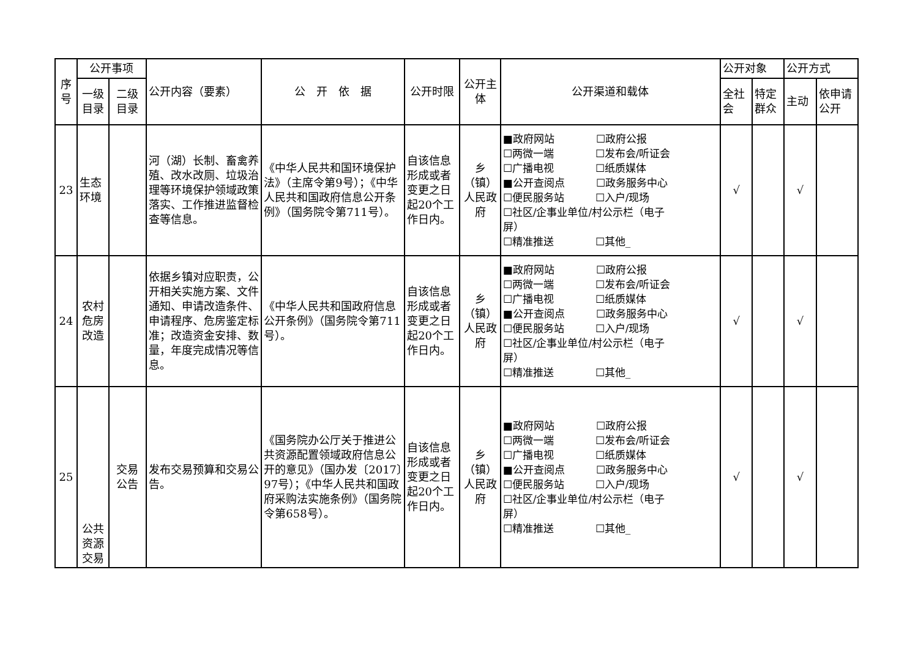| 序号 | 公开事项 | | 公开内容（要素） | 公 开 依 据 | 公开时限 | 公开主体 | 公开渠道和载体 | 公开对象 | | 公开方式 | |
| --- | --- | --- | --- | --- | --- | --- | --- | --- | --- | --- | --- |
| | 一级目录 | 二级目录 | | | | | | 全社会 | 特定群众 | 主动 | 依申请公开 |
| 23 | 生态环境 | | 河（湖）长制、畜禽养殖、改水改厕、垃圾治理等环境保护领域政策落实、工作推进监督检查等信息。 | 《中华人民共和国环境保护法》（主席令第9号）；《中华人民共和国政府信息公开条例》（国务院令第711号）。 | 自该信息形成或者变更之日起20个工作日内。 | 乡（镇）人民政府 | ■政府网站 ☐政府公报 ☐两微一端 ☐发布会/听证会 ☐广播电视 ☐纸质媒体 ■公开查阅点 ☐政务服务中心 ☐便民服务站 ☐入户/现场 ☐社区/企事业单位/村公示栏（电子 屏） ☐精准推送 ☐其他_ | √ | | √ | |
| 24 | 农村危房改造 | | 依据乡镇对应职责，公开相关实施方案、文件通知、申请改造条件、申请程序、危房鉴定标准；改造资金安排、数量，年度完成情况等信息。 | 《中华人民共和国政府信息公开条例》（国务院令第711号）。 | 自该信息形成或者变更之日起20个工作日内。 | 乡（镇）人民政府 | ■政府网站 ☐政府公报 ☐两微一端 ☐发布会/听证会 ☐广播电视 ☐纸质媒体 ■公开查阅点 ☐政务服务中心 ☐便民服务站 ☐入户/现场 ☐社区/企事业单位/村公示栏（电子 屏） ☐精准推送 ☐其他_ | √ | | √ | |
| 25 | 公共资源交易 | 交易公告 | 发布交易预算和交易公告。 | 《国务院办公厅关于推进公共资源配置领域政府信息公开的意见》（国办发〔2017〕97号）；《中华人民共和国政府采购法实施条例》（国务院令第658号）。 | 自该信息形成或者变更之日起20个工作日内。 | 乡（镇）人民政府 | ■政府网站 ☐政府公报 ☐两微一端 ☐发布会/听证会 ☐广播电视 ☐纸质媒体 ■公开查阅点 ☐政务服务中心 ☐便民服务站 ☐入户/现场 ☐社区/企事业单位/村公示栏（电子 屏） ☐精准推送 ☐其他_ | √ | | √ | |